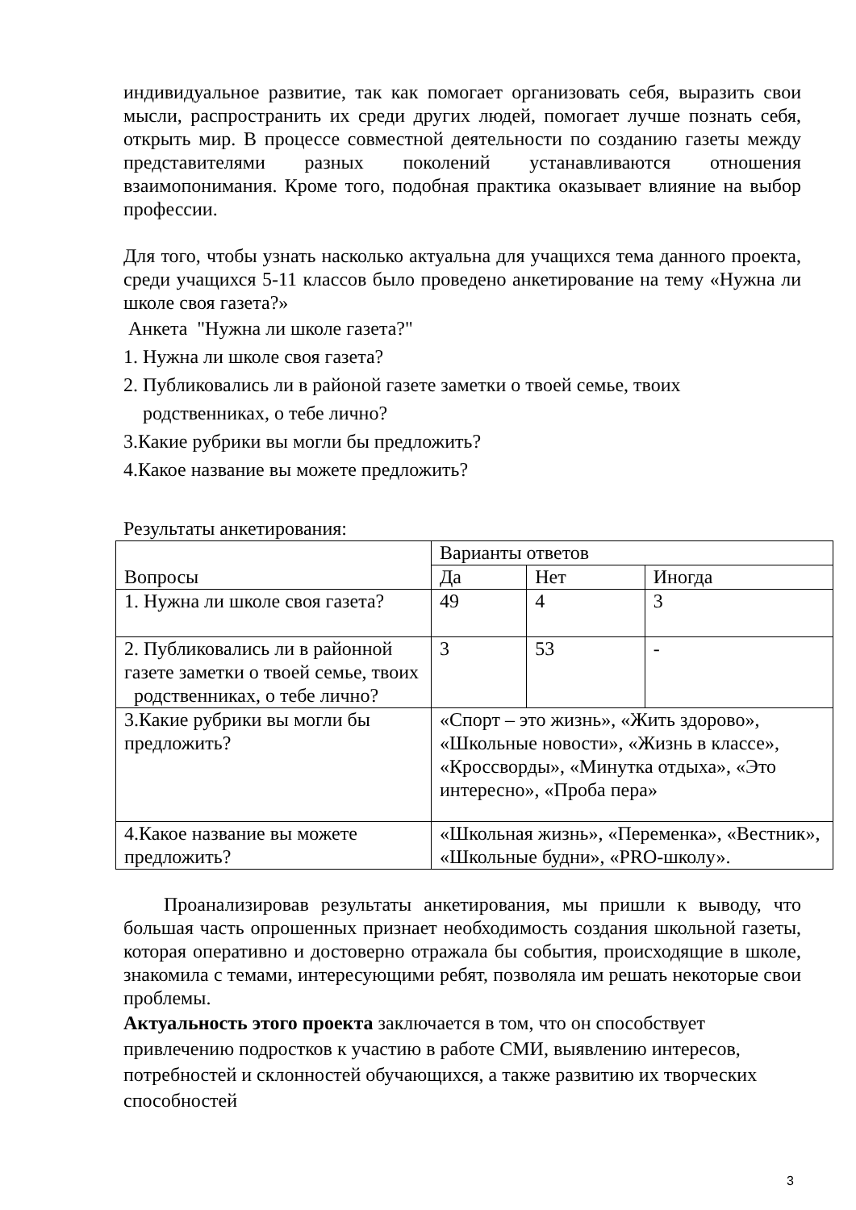индивидуальное развитие, так как помогает организовать себя, выразить свои мысли, распространить их среди других людей, помогает лучше познать себя, открыть мир. В процессе совместной деятельности по созданию газеты между представителями разных поколений устанавливаются отношения взаимопонимания. Кроме того, подобная практика оказывает влияние на выбор профессии.
Для того, чтобы узнать насколько актуальна для учащихся тема данного проекта, среди учащихся 5-11 классов было проведено анкетирование на тему «Нужна ли школе своя газета?»
Анкета "Нужна ли школе газета?"
1. Нужна ли школе своя газета?
2. Публиковались ли в районой газете заметки о твоей семье, твоих
родственниках, о тебе лично?
3.Какие рубрики вы могли бы предложить?
4.Какое название вы можете предложить?
Результаты анкетирования:
| Вопросы | Варианты ответов | | |
| | Да | Нет | Иногда |
| 1. Нужна ли школе своя газета? | 49 | 4 | 3 |
| 2. Публиковались ли в районной газете заметки о твоей семье, твоих родственниках, о тебе лично? | 3 | 53 | - |
| 3.Какие рубрики вы могли бы предложить? | «Спорт – это жизнь», «Жить здорово», «Школьные новости», «Жизнь в классе», «Кроссворды», «Минутка отдыха», «Это интересно», «Проба пера» | | |
| 4.Какое название вы можете предложить? | «Школьная жизнь», «Переменка», «Вестник», «Школьные будни», «PRO-школу». | | |
Проанализировав результаты анкетирования, мы пришли к выводу, что большая часть опрошенных признает необходимость создания школьной газеты, которая оперативно и достоверно отражала бы события, происходящие в школе, знакомила с темами, интересующими ребят, позволяла им решать некоторые свои проблемы.
Актуальность этого проекта заключается в том, что он способствует привлечению подростков к участию в работе СМИ, выявлению интересов, потребностей и склонностей обучающихся, а также развитию их творческих способностей
3